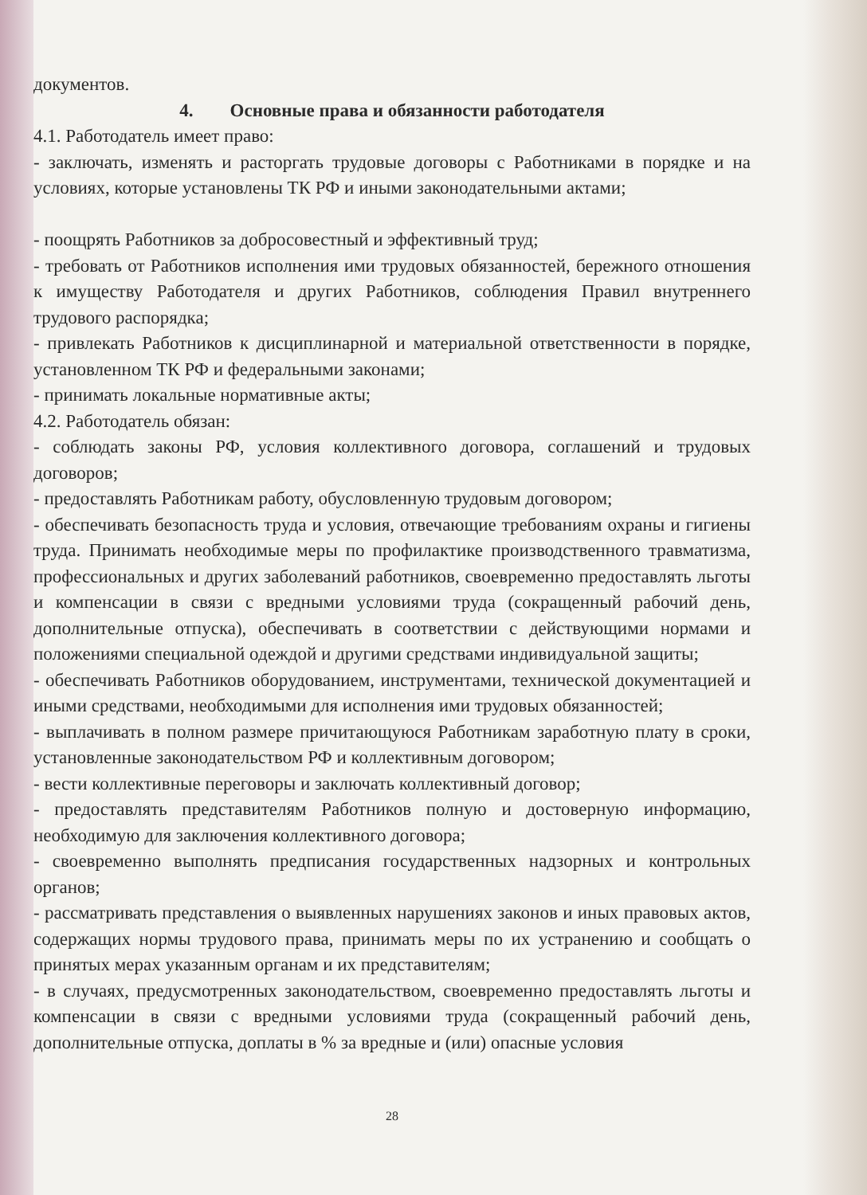документов.
4. Основные права и обязанности работодателя
4.1. Работодатель имеет право:
- заключать, изменять и расторгать трудовые договоры с Работниками в порядке и на условиях, которые установлены ТК РФ и иными законодательными актами;
- поощрять Работников за добросовестный и эффективный труд;
- требовать от Работников исполнения ими трудовых обязанностей, бережного отношения к имуществу Работодателя и других Работников, соблюдения Правил внутреннего трудового распорядка;
- привлекать Работников к дисциплинарной и материальной ответственности в порядке, установленном ТК РФ и федеральными законами;
- принимать локальные нормативные акты;
4.2. Работодатель обязан:
- соблюдать законы РФ, условия коллективного договора, соглашений и трудовых договоров;
- предоставлять Работникам работу, обусловленную трудовым договором;
- обеспечивать безопасность труда и условия, отвечающие требованиям охраны и гигиены труда. Принимать необходимые меры по профилактике производственного травматизма, профессиональных и других заболеваний работников, своевременно предоставлять льготы и компенсации в связи с вредными условиями труда (сокращенный рабочий день, дополнительные отпуска), обеспечивать в соответствии с действующими нормами и положениями специальной одеждой и другими средствами индивидуальной защиты;
- обеспечивать Работников оборудованием, инструментами, технической документацией и иными средствами, необходимыми для исполнения ими трудовых обязанностей;
- выплачивать в полном размере причитающуюся Работникам заработную плату в сроки, установленные законодательством РФ и коллективным договором;
- вести коллективные переговоры и заключать коллективный договор;
- предоставлять представителям Работников полную и достоверную информацию, необходимую для заключения коллективного договора;
- своевременно выполнять предписания государственных надзорных и контрольных органов;
- рассматривать представления о выявленных нарушениях законов и иных правовых актов, содержащих нормы трудового права, принимать меры по их устранению и сообщать о принятых мерах указанным органам и их представителям;
- в случаях, предусмотренных законодательством, своевременно предоставлять льготы и компенсации в связи с вредными условиями труда (сокращенный рабочий день, дополнительные отпуска, доплаты в % за вредные и (или) опасные условия
28